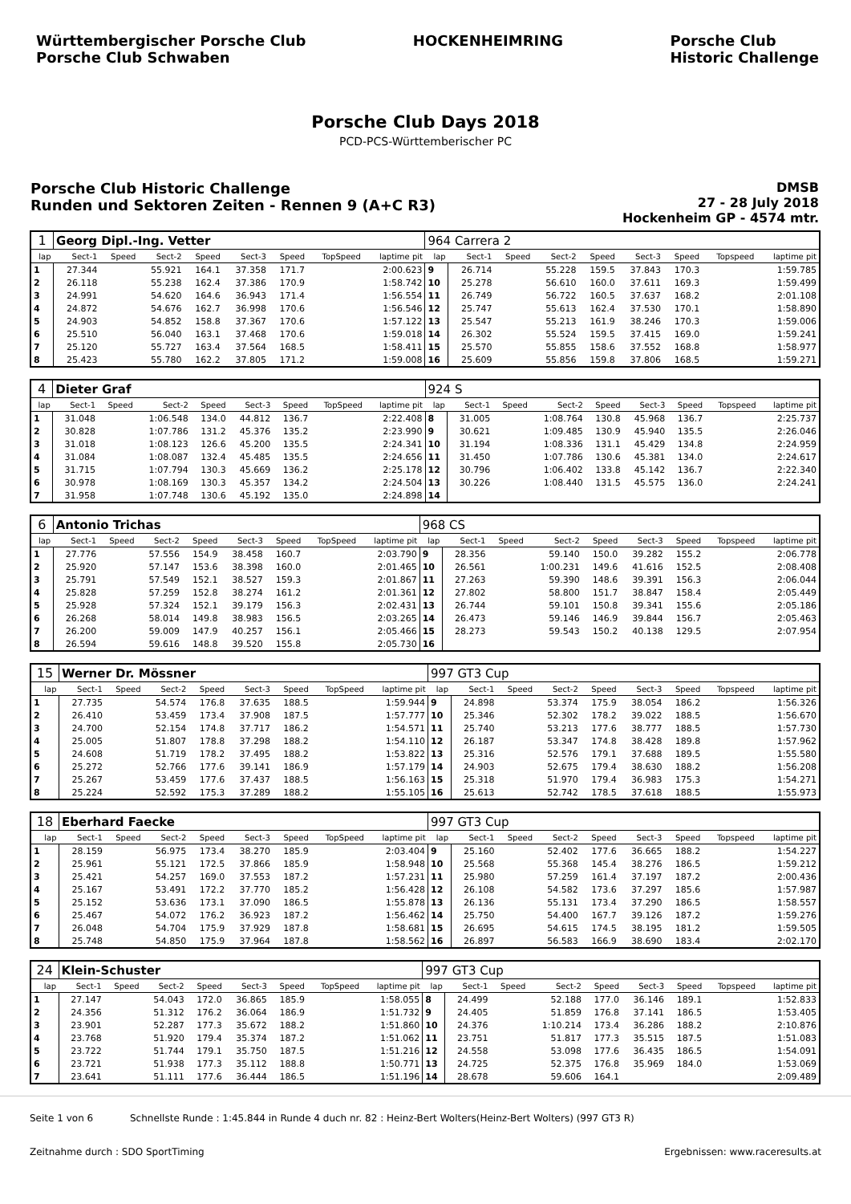Württembergischer Porsche Club
Porsche Club Schwaben
HOCKENHEIMRING Porsche Club
Historic Challenge
Porsche Club Days 2018
PCD-PCS-Württemberischer PC
Porsche Club Historic Challenge
Runden und Sektoren Zeiten - Rennen 9 (A+C R3)
DMSB
27 - 28 July 2018
Hockenheim GP - 4574 mtr.
| 1 | Georg Dipl.-Ing. Vetter | | | | | | | | 964 Carrera 2 | | | | | | | | |
| lap | Sect-1 | Speed | Sect-2 | Speed | Sect-3 | Speed | TopSpeed | laptime pit | lap | Sect-1 | Speed | Sect-2 | Speed | Sect-3 | Speed | Topspeed | laptime pit |
| 1 | 27.344 | | 55.921 | 164.1 | 37.358 | 171.7 | | 2:00.623 | 9 | 26.714 | | 55.228 | 159.5 | 37.843 | 170.3 | | 1:59.785 |
| 2 | 26.118 | | 55.238 | 162.4 | 37.386 | 170.9 | | 1:58.742 | 10 | 25.278 | | 56.610 | 160.0 | 37.611 | 169.3 | | 1:59.499 |
| 3 | 24.991 | | 54.620 | 164.6 | 36.943 | 171.4 | | 1:56.554 | 11 | 26.749 | | 56.722 | 160.5 | 37.637 | 168.2 | | 2:01.108 |
| 4 | 24.872 | | 54.676 | 162.7 | 36.998 | 170.6 | | 1:56.546 | 12 | 25.747 | | 55.613 | 162.4 | 37.530 | 170.1 | | 1:58.890 |
| 5 | 24.903 | | 54.852 | 158.8 | 37.367 | 170.6 | | 1:57.122 | 13 | 25.547 | | 55.213 | 161.9 | 38.246 | 170.3 | | 1:59.006 |
| 6 | 25.510 | | 56.040 | 163.1 | 37.468 | 170.6 | | 1:59.018 | 14 | 26.302 | | 55.524 | 159.5 | 37.415 | 169.0 | | 1:59.241 |
| 7 | 25.120 | | 55.727 | 163.4 | 37.564 | 168.5 | | 1:58.411 | 15 | 25.570 | | 55.855 | 158.6 | 37.552 | 168.8 | | 1:58.977 |
| 8 | 25.423 | | 55.780 | 162.2 | 37.805 | 171.2 | | 1:59.008 | 16 | 25.609 | | 55.856 | 159.8 | 37.806 | 168.5 | | 1:59.271 |
| 4 | Dieter Graf | | | | | | | | 924 S | | | | | | | | |
| lap | Sect-1 | Speed | Sect-2 | Speed | Sect-3 | Speed | TopSpeed | laptime pit | lap | Sect-1 | Speed | Sect-2 | Speed | Sect-3 | Speed | Topspeed | laptime pit |
| 1 | 31.048 | | 1:06.548 | 134.0 | 44.812 | 136.7 | | 2:22.408 | 8 | 31.005 | | 1:08.764 | 130.8 | 45.968 | 136.7 | | 2:25.737 |
| 2 | 30.828 | | 1:07.786 | 131.2 | 45.376 | 135.2 | | 2:23.990 | 9 | 30.621 | | 1:09.485 | 130.9 | 45.940 | 135.5 | | 2:26.046 |
| 3 | 31.018 | | 1:08.123 | 126.6 | 45.200 | 135.5 | | 2:24.341 | 10 | 31.194 | | 1:08.336 | 131.1 | 45.429 | 134.8 | | 2:24.959 |
| 4 | 31.084 | | 1:08.087 | 132.4 | 45.485 | 135.5 | | 2:24.656 | 11 | 31.450 | | 1:07.786 | 130.6 | 45.381 | 134.0 | | 2:24.617 |
| 5 | 31.715 | | 1:07.794 | 130.3 | 45.669 | 136.2 | | 2:25.178 | 12 | 30.796 | | 1:06.402 | 133.8 | 45.142 | 136.7 | | 2:22.340 |
| 6 | 30.978 | | 1:08.169 | 130.3 | 45.357 | 134.2 | | 2:24.504 | 13 | 30.226 | | 1:08.440 | 131.5 | 45.575 | 136.0 | | 2:24.241 |
| 7 | 31.958 | | 1:07.748 | 130.6 | 45.192 | 135.0 | | 2:24.898 | 14 | | | | | | | | |
| 6 | Antonio Trichas | | | | | | | | 968 CS | | | | | | | | |
| lap | Sect-1 | Speed | Sect-2 | Speed | Sect-3 | Speed | TopSpeed | laptime pit | lap | Sect-1 | Speed | Sect-2 | Speed | Sect-3 | Speed | Topspeed | laptime pit |
| 1 | 27.776 | | 57.556 | 154.9 | 38.458 | 160.7 | | 2:03.790 | 9 | 28.356 | | 59.140 | 150.0 | 39.282 | 155.2 | | 2:06.778 |
| 2 | 25.920 | | 57.147 | 153.6 | 38.398 | 160.0 | | 2:01.465 | 10 | 26.561 | | 1:00.231 | 149.6 | 41.616 | 152.5 | | 2:08.408 |
| 3 | 25.791 | | 57.549 | 152.1 | 38.527 | 159.3 | | 2:01.867 | 11 | 27.263 | | 59.390 | 148.6 | 39.391 | 156.3 | | 2:06.044 |
| 4 | 25.828 | | 57.259 | 152.8 | 38.274 | 161.2 | | 2:01.361 | 12 | 27.802 | | 58.800 | 151.7 | 38.847 | 158.4 | | 2:05.449 |
| 5 | 25.928 | | 57.324 | 152.1 | 39.179 | 156.3 | | 2:02.431 | 13 | 26.744 | | 59.101 | 150.8 | 39.341 | 155.6 | | 2:05.186 |
| 6 | 26.268 | | 58.014 | 149.8 | 38.983 | 156.5 | | 2:03.265 | 14 | 26.473 | | 59.146 | 146.9 | 39.844 | 156.7 | | 2:05.463 |
| 7 | 26.200 | | 59.009 | 147.9 | 40.257 | 156.1 | | 2:05.466 | 15 | 28.273 | | 59.543 | 150.2 | 40.138 | 129.5 | | 2:07.954 |
| 8 | 26.594 | | 59.616 | 148.8 | 39.520 | 155.8 | | 2:05.730 | 16 | | | | | | | | |
| 15 | Werner Dr. Mössner | | | | | | | | 997 GT3 Cup | | | | | | | | |
| lap | Sect-1 | Speed | Sect-2 | Speed | Sect-3 | Speed | TopSpeed | laptime pit | lap | Sect-1 | Speed | Sect-2 | Speed | Sect-3 | Speed | Topspeed | laptime pit |
| 1 | 27.735 | | 54.574 | 176.8 | 37.635 | 188.5 | | 1:59.944 | 9 | 24.898 | | 53.374 | 175.9 | 38.054 | 186.2 | | 1:56.326 |
| 2 | 26.410 | | 53.459 | 173.4 | 37.908 | 187.5 | | 1:57.777 | 10 | 25.346 | | 52.302 | 178.2 | 39.022 | 188.5 | | 1:56.670 |
| 3 | 24.700 | | 52.154 | 174.8 | 37.717 | 186.2 | | 1:54.571 | 11 | 25.740 | | 53.213 | 177.6 | 38.777 | 188.5 | | 1:57.730 |
| 4 | 25.005 | | 51.807 | 178.8 | 37.298 | 188.2 | | 1:54.110 | 12 | 26.187 | | 53.347 | 174.8 | 38.428 | 189.8 | | 1:57.962 |
| 5 | 24.608 | | 51.719 | 178.2 | 37.495 | 188.2 | | 1:53.822 | 13 | 25.316 | | 52.576 | 179.1 | 37.688 | 189.5 | | 1:55.580 |
| 6 | 25.272 | | 52.766 | 177.6 | 39.141 | 186.9 | | 1:57.179 | 14 | 24.903 | | 52.675 | 179.4 | 38.630 | 188.2 | | 1:56.208 |
| 7 | 25.267 | | 53.459 | 177.6 | 37.437 | 188.5 | | 1:56.163 | 15 | 25.318 | | 51.970 | 179.4 | 36.983 | 175.3 | | 1:54.271 |
| 8 | 25.224 | | 52.592 | 175.3 | 37.289 | 188.2 | | 1:55.105 | 16 | 25.613 | | 52.742 | 178.5 | 37.618 | 188.5 | | 1:55.973 |
| 18 | Eberhard Faecke | | | | | | | | 997 GT3 Cup | | | | | | | | |
| lap | Sect-1 | Speed | Sect-2 | Speed | Sect-3 | Speed | TopSpeed | laptime pit | lap | Sect-1 | Speed | Sect-2 | Speed | Sect-3 | Speed | Topspeed | laptime pit |
| 1 | 28.159 | | 56.975 | 173.4 | 38.270 | 185.9 | | 2:03.404 | 9 | 25.160 | | 52.402 | 177.6 | 36.665 | 188.2 | | 1:54.227 |
| 2 | 25.961 | | 55.121 | 172.5 | 37.866 | 185.9 | | 1:58.948 | 10 | 25.568 | | 55.368 | 145.4 | 38.276 | 186.5 | | 1:59.212 |
| 3 | 25.421 | | 54.257 | 169.0 | 37.553 | 187.2 | | 1:57.231 | 11 | 25.980 | | 57.259 | 161.4 | 37.197 | 187.2 | | 2:00.436 |
| 4 | 25.167 | | 53.491 | 172.2 | 37.770 | 185.2 | | 1:56.428 | 12 | 26.108 | | 54.582 | 173.6 | 37.297 | 185.6 | | 1:57.987 |
| 5 | 25.152 | | 53.636 | 173.1 | 37.090 | 186.5 | | 1:55.878 | 13 | 26.136 | | 55.131 | 173.4 | 37.290 | 186.5 | | 1:58.557 |
| 6 | 25.467 | | 54.072 | 176.2 | 36.923 | 187.2 | | 1:56.462 | 14 | 25.750 | | 54.400 | 167.7 | 39.126 | 187.2 | | 1:59.276 |
| 7 | 26.048 | | 54.704 | 175.9 | 37.929 | 187.8 | | 1:58.681 | 15 | 26.695 | | 54.615 | 174.5 | 38.195 | 181.2 | | 1:59.505 |
| 8 | 25.748 | | 54.850 | 175.9 | 37.964 | 187.8 | | 1:58.562 | 16 | 26.897 | | 56.583 | 166.9 | 38.690 | 183.4 | | 2:02.170 |
| 24 | Klein-Schuster | | | | | | | | 997 GT3 Cup | | | | | | | | |
| lap | Sect-1 | Speed | Sect-2 | Speed | Sect-3 | Speed | TopSpeed | laptime pit | lap | Sect-1 | Speed | Sect-2 | Speed | Sect-3 | Speed | Topspeed | laptime pit |
| 1 | 27.147 | | 54.043 | 172.0 | 36.865 | 185.9 | | 1:58.055 | 8 | 24.499 | | 52.188 | 177.0 | 36.146 | 189.1 | | 1:52.833 |
| 2 | 24.356 | | 51.312 | 176.2 | 36.064 | 186.9 | | 1:51.732 | 9 | 24.405 | | 51.859 | 176.8 | 37.141 | 186.5 | | 1:53.405 |
| 3 | 23.901 | | 52.287 | 177.3 | 35.672 | 188.2 | | 1:51.860 | 10 | 24.376 | | 1:10.214 | 173.4 | 36.286 | 188.2 | | 2:10.876 |
| 4 | 23.768 | | 51.920 | 179.4 | 35.374 | 187.2 | | 1:51.062 | 11 | 23.751 | | 51.817 | 177.3 | 35.515 | 187.5 | | 1:51.083 |
| 5 | 23.722 | | 51.744 | 179.1 | 35.750 | 187.5 | | 1:51.216 | 12 | 24.558 | | 53.098 | 177.6 | 36.435 | 186.5 | | 1:54.091 |
| 6 | 23.721 | | 51.938 | 177.3 | 35.112 | 188.8 | | 1:50.771 | 13 | 24.725 | | 52.375 | 176.8 | 35.969 | 184.0 | | 1:53.069 |
| 7 | 23.641 | | 51.111 | 177.6 | 36.444 | 186.5 | | 1:51.196 | 14 | 28.678 | | 59.606 | 164.1 | | | | 2:09.489 |
Seite 1 von 6 Schnellste Runde : 1:45.844 in Runde 4 duch nr. 82 : Heinz-Bert Wolters(Heinz-Bert Wolters) (997 GT3 R)
Zeitnahme durch : SDO SportTiming Ergebnissen: www.raceresults.at